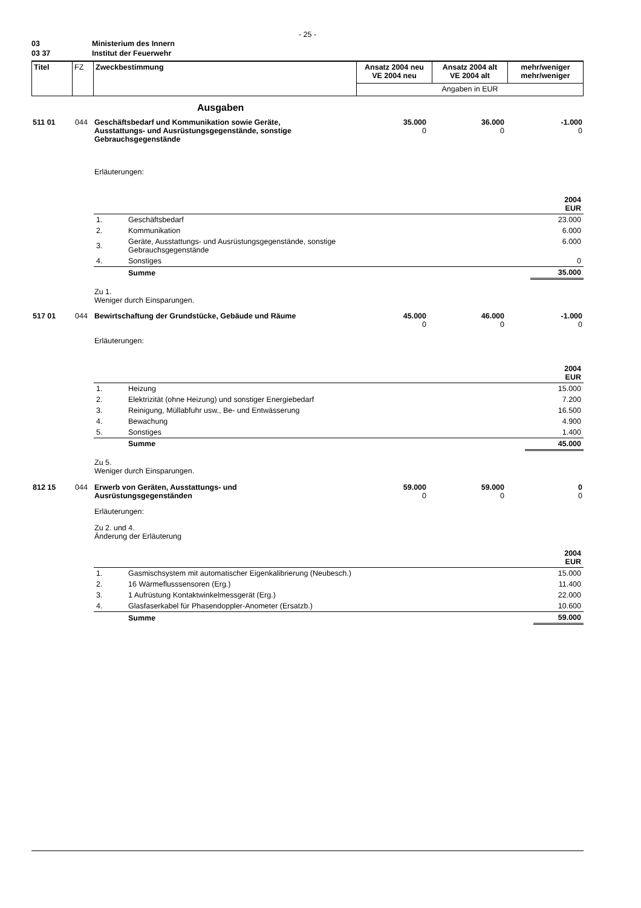- 25 -
| 03 | Ministerium des Innern |
| 03 37 | Institut der Feuerwehr |
| Titel | FZ | Zweckbestimmung | Ansatz 2004 neu VE 2004 neu | Ansatz 2004 alt VE 2004 alt | mehr/weniger mehr/weniger |
| | | | Angaben in EUR | | |
Ausgaben
| 511 01 | 044 | Geschäftsbedarf und Kommunikation sowie Geräte, Ausstattungs- und Ausrüstungsgegenstände, sonstige Gebrauchsgegenstände | 35.000 0 | 36.000 0 | -1.000 0 |
Erläuterungen:
| 2004 EUR | | |
| 1. | Geschäftsbedarf | 23.000 |
| 2. | Kommunikation | 6.000 |
| 3. | Geräte, Ausstattungs- und Ausrüstungsgegenstände, sonstige Gebrauchsgegenstände | 6.000 |
| 4. | Sonstiges | 0 |
| | Summe | 35.000 |
Zu 1.
Weniger durch Einsparungen.
| 517 01 | 044 | Bewirtschaftung der Grundstücke, Gebäude und Räume | 45.000 0 | 46.000 0 | -1.000 0 |
Erläuterungen:
| 2004 EUR | | |
| 1. | Heizung | 15.000 |
| 2. | Elektrizität (ohne Heizung) und sonstiger Energiebedarf | 7.200 |
| 3. | Reinigung, Müllabfuhr usw., Be- und Entwässerung | 16.500 |
| 4. | Bewachung | 4.900 |
| 5. | Sonstiges | 1.400 |
| | Summe | 45.000 |
Zu 5.
Weniger durch Einsparungen.
| 812 15 | 044 | Erwerb von Geräten, Ausstattungs- und Ausrüstungsgegenständen | 59.000 0 | 59.000 0 | 0 0 |
Erläuterungen:
Zu 2. und 4.
Änderung der Erläuterung
| 2004 EUR | | |
| 1. | Gasmischsystem mit automatischer Eigenkalibrierung (Neubesch.) | 15.000 |
| 2. | 16 Wärmeflusssensoren (Erg.) | 11.400 |
| 3. | 1 Aufrüstung Kontaktwinkelmessgerät (Erg.) | 22.000 |
| 4. | Glasfaserkabel für Phasendoppler-Anometer (Ersatzb.) | 10.600 |
| | Summe | 59.000 |